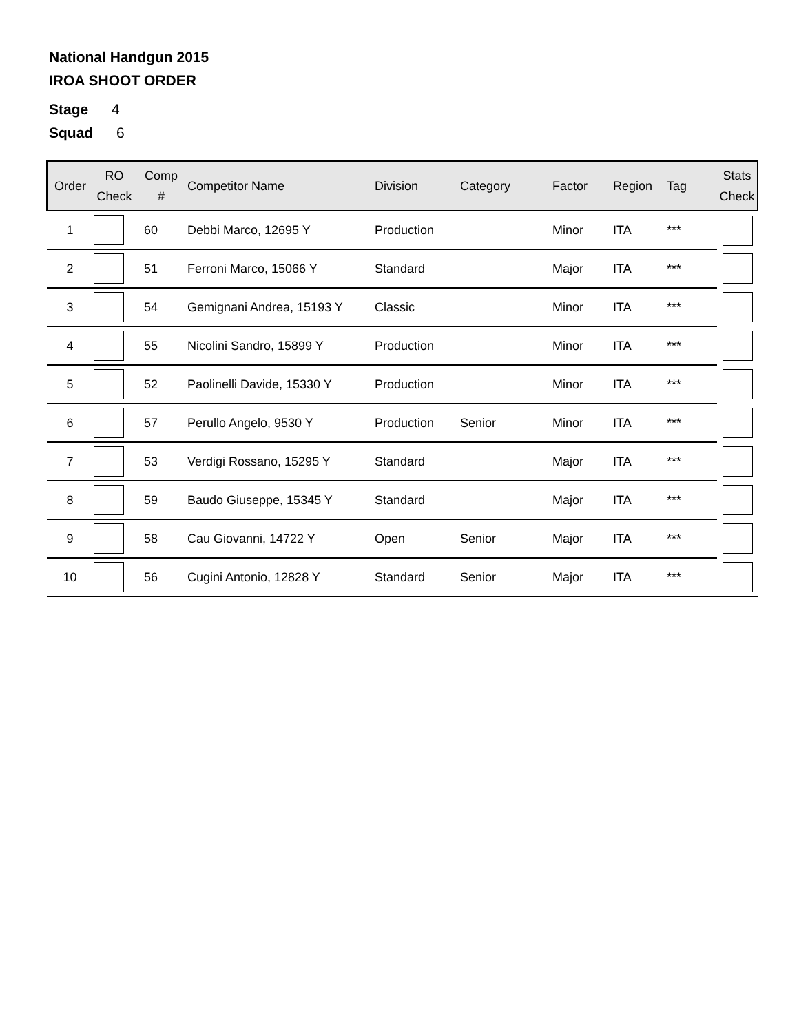National Handgun 2015
IROA SHOOT ORDER
Stage 4
Squad 6
| Order | RO Check | Comp # | Competitor Name | Division | Category | Factor | Region | Tag | Stats Check |
| --- | --- | --- | --- | --- | --- | --- | --- | --- | --- |
| 1 | | 60 | Debbi Marco, 12695 Y | Production | | Minor | ITA | *** | |
| 2 | | 51 | Ferroni Marco, 15066 Y | Standard | | Major | ITA | *** | |
| 3 | | 54 | Gemignani Andrea, 15193 Y | Classic | | Minor | ITA | *** | |
| 4 | | 55 | Nicolini Sandro, 15899 Y | Production | | Minor | ITA | *** | |
| 5 | | 52 | Paolinelli Davide, 15330 Y | Production | | Minor | ITA | *** | |
| 6 | | 57 | Perullo Angelo, 9530 Y | Production | Senior | Minor | ITA | *** | |
| 7 | | 53 | Verdigi Rossano, 15295 Y | Standard | | Major | ITA | *** | |
| 8 | | 59 | Baudo Giuseppe, 15345 Y | Standard | | Major | ITA | *** | |
| 9 | | 58 | Cau Giovanni, 14722 Y | Open | Senior | Major | ITA | *** | |
| 10 | | 56 | Cugini Antonio, 12828 Y | Standard | Senior | Major | ITA | *** | |